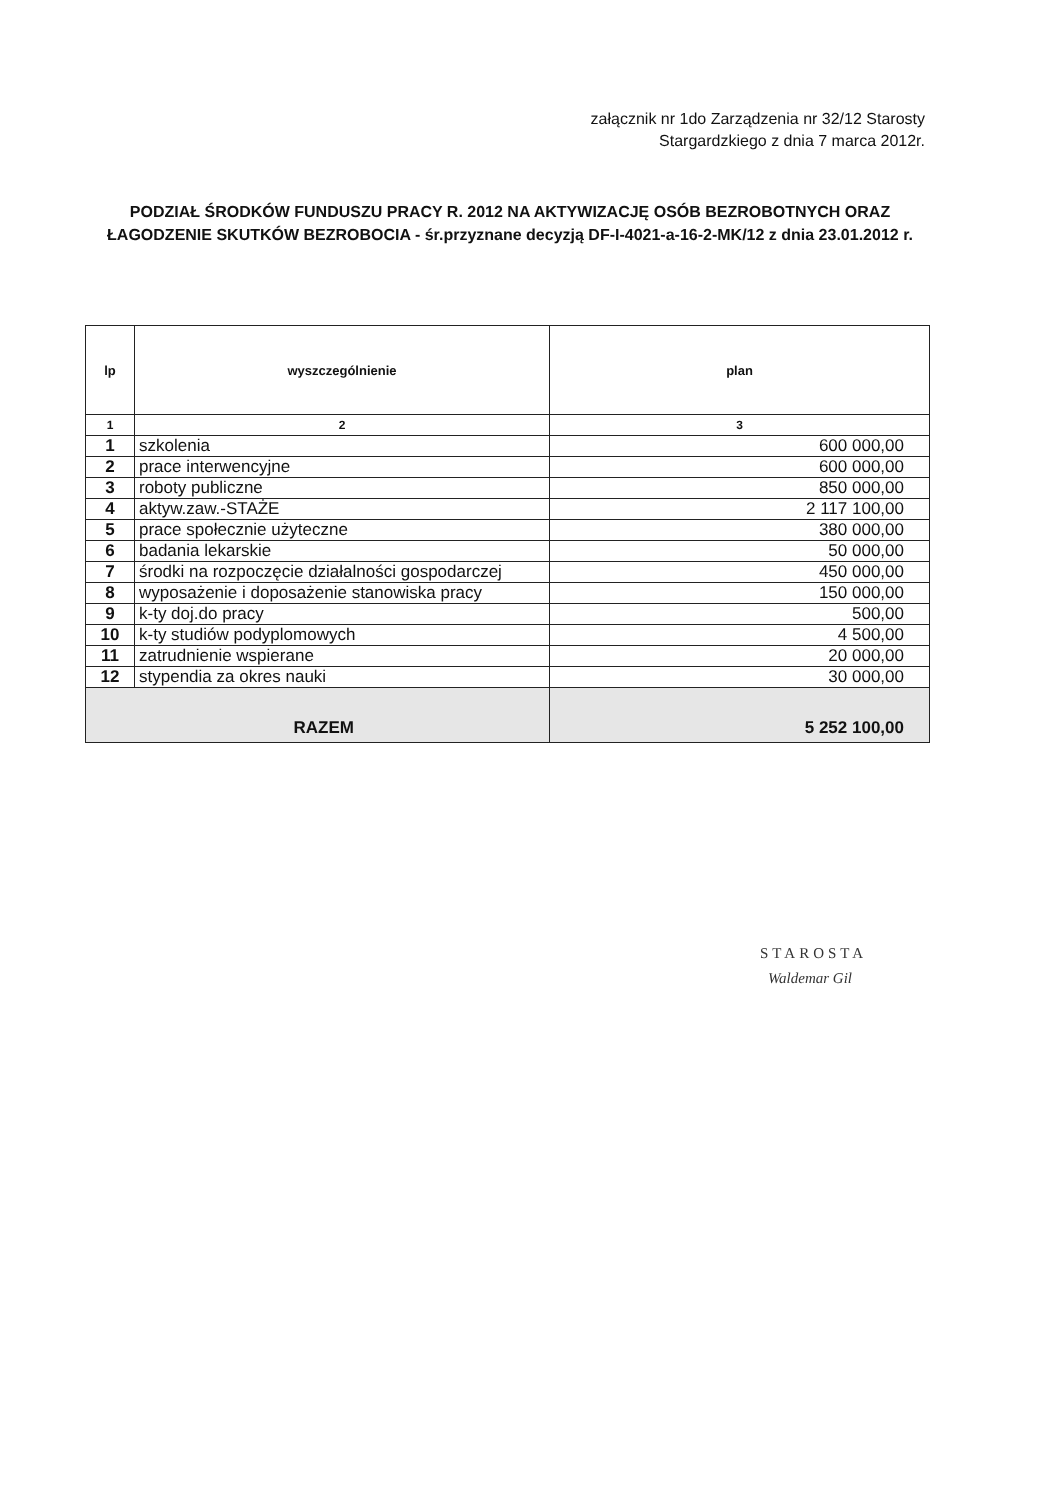załącznik nr 1do Zarządzenia nr 32/12 Starosty
Stargardzkiego z dnia 7 marca 2012r.
PODZIAŁ ŚRODKÓW FUNDUSZU PRACY R. 2012 NA AKTYWIZACJĘ OSÓB BEZROBOTNYCH ORAZ ŁAGODZENIE SKUTKÓW BEZROBOCIA - śr.przyznane decyzją DF-I-4021-a-16-2-MK/12 z dnia 23.01.2012 r.
| lp | wyszczególnienie | plan |
| --- | --- | --- |
| 1 | 2 | 3 |
| 1 | szkolenia | 600 000,00 |
| 2 | prace interwencyjne | 600 000,00 |
| 3 | roboty publiczne | 850 000,00 |
| 4 | aktyw.zaw.-STAŻE | 2 117 100,00 |
| 5 | prace społecznie użyteczne | 380 000,00 |
| 6 | badania lekarskie | 50 000,00 |
| 7 | środki na rozpoczęcie działalności gospodarczej | 450 000,00 |
| 8 | wyposażenie i doposażenie stanowiska pracy | 150 000,00 |
| 9 | k-ty doj.do pracy | 500,00 |
| 10 | k-ty studiów podyplomowych | 4 500,00 |
| 11 | zatrudnienie wspierane | 20 000,00 |
| 12 | stypendia za okres nauki | 30 000,00 |
| RAZEM | | 5 252 100,00 |
STAROSTA
Waldemar Gil